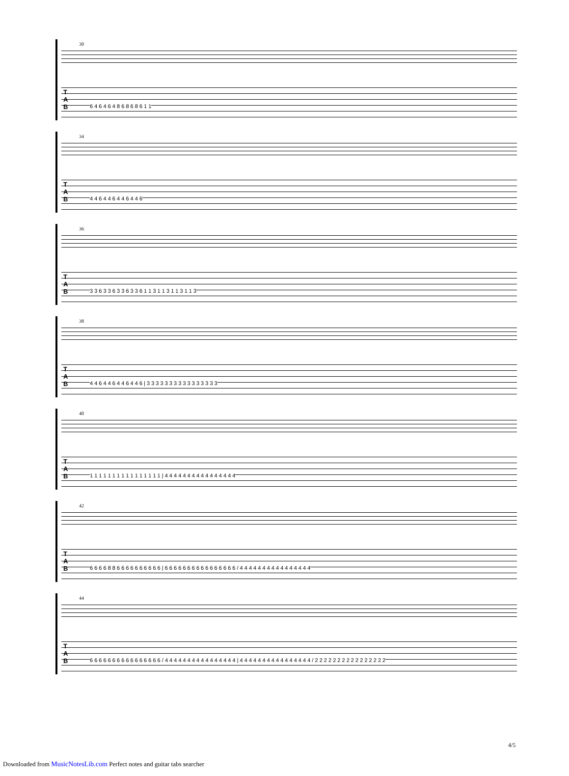30
T
A
B
6 4 6 4 6 4 8 6 8 6 8 6 1 1
34
T
A
B
4 4 6 4 4 6 4 4 6 4 4 6
36
T
A
B
3 3 6 3 3 6 3 3 6 3 3 6 1 1 3 1 1 3 1 1 3 1 1 3
38
T
A
B
4 4 6 4 4 6 4 4 6 4 4 6 | 3 3 3 3 3 3 3 3 3 3 3 3 3 3 3 3
40
T
A
B
1 1 1 1 1 1 1 1 1 1 1 1 1 1 1 1 | 4 4 4 4 4 4 4 4 4 4 4 4 4 4 4 4
42
T
A
B
6 6 6 6 8 8 6 6 6 6 6 6 6 6 6 6 | 6 6 6 6 6 6 6 6 6 6 6 6 6 6 6 6 / 4 4 4 4 4 4 4 4 4 4 4 4 4 4 4 4
44
T
A
B
6 6 6 6 6 6 6 6 6 6 6 6 6 6 6 6 / 4 4 4 4 4 4 4 4 4 4 4 4 4 4 4 4 | 4 4 4 4 4 4 4 4 4 4 4 4 4 4 4 4 / 2 2 2 2 2 2 2 2 2 2 2 2 2 2 2 2
4/5
Downloaded from MusicNotesLib.com Perfect notes and guitar tabs searcher